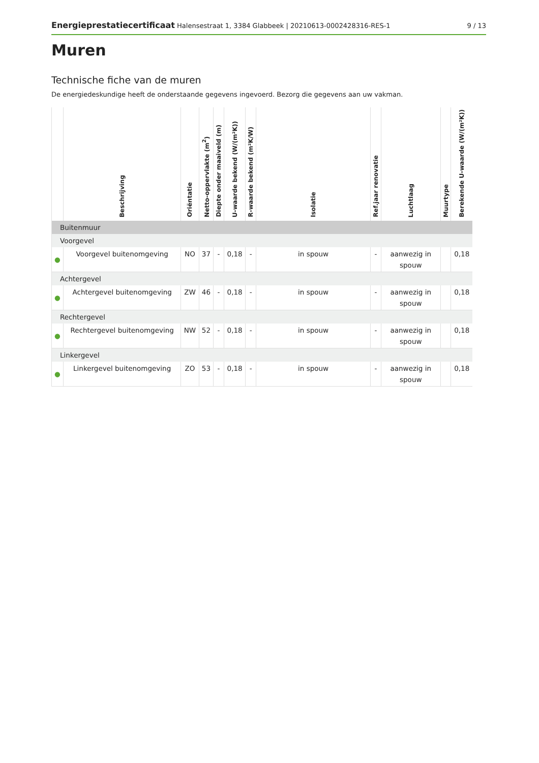Energieprestatiecertificaat Halensestraat 1, 3384 Glabbeek | 20210613-0002428316-RES-1
9 / 13
Muren
Technische fiche van de muren
De energiedeskundige heeft de onderstaande gegevens ingevoerd. Bezorg die gegevens aan uw vakman.
| | Beschrijving | Oriëntatie | Netto-oppervlakte (m<sup>2</sup>) | Diepte onder maaiveld (m) | U-waarde bekend (W/(m²K)) | R-waarde bekend (m²K/W) | Isolatie | Ref.jaar renovatie | Luchtlaag | Muurtype | Berekende U-waarde (W/(m²K)) |
| --- | --- | --- | --- | --- | --- | --- | --- | --- | --- | --- | --- |
| Buitenmuur | | | | | | | | | | | |
| Voorgevel | | | | | | | | | | | |
| ● | Voorgevel buitenomgeving | NO | 37 | - | 0,18 | - | in spouw | - | aanwezig in spouw | | 0,18 |
| Achtergevel | | | | | | | | | | | |
| ● | Achtergevel buitenomgeving | ZW | 46 | - | 0,18 | - | in spouw | - | aanwezig in spouw | | 0,18 |
| Rechtergevel | | | | | | | | | | | |
| ● | Rechtergevel buitenomgeving | NW | 52 | - | 0,18 | - | in spouw | - | aanwezig in spouw | | 0,18 |
| Linkergevel | | | | | | | | | | | |
| ● | Linkergevel buitenomgeving | ZO | 53 | - | 0,18 | - | in spouw | - | aanwezig in spouw | | 0,18 |